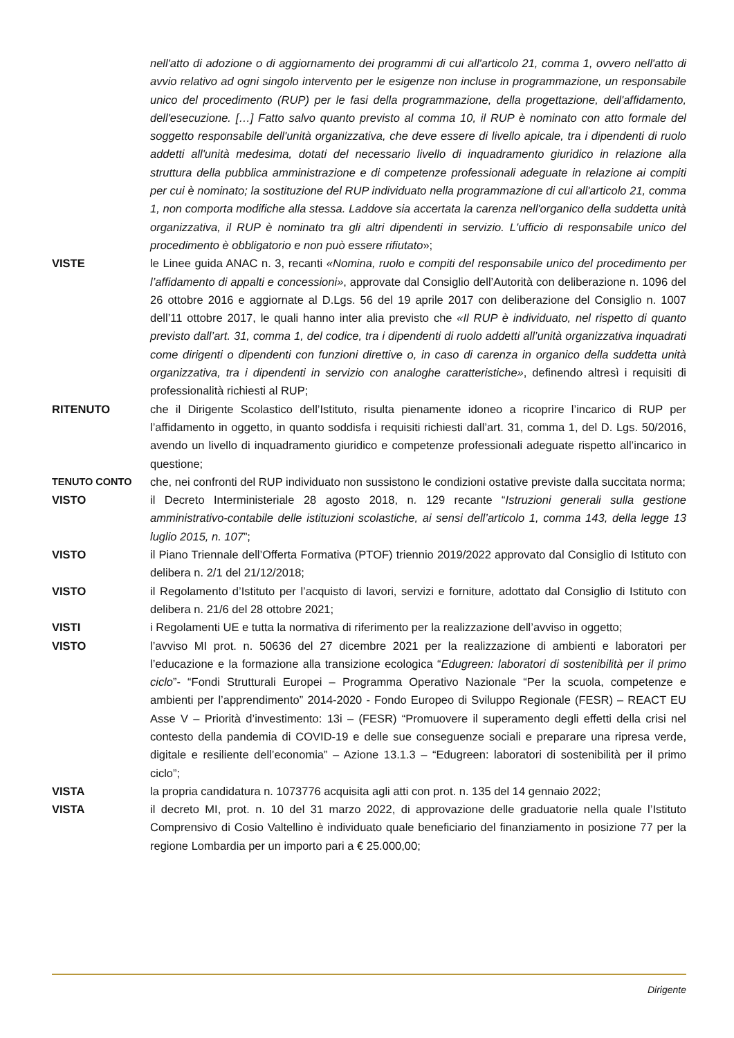nell'atto di adozione o di aggiornamento dei programmi di cui all'articolo 21, comma 1, ovvero nell'atto di avvio relativo ad ogni singolo intervento per le esigenze non incluse in programmazione, un responsabile unico del procedimento (RUP) per le fasi della programmazione, della progettazione, dell'affidamento, dell'esecuzione. […] Fatto salvo quanto previsto al comma 10, il RUP è nominato con atto formale del soggetto responsabile dell'unità organizzativa, che deve essere di livello apicale, tra i dipendenti di ruolo addetti all'unità medesima, dotati del necessario livello di inquadramento giuridico in relazione alla struttura della pubblica amministrazione e di competenze professionali adeguate in relazione ai compiti per cui è nominato; la sostituzione del RUP individuato nella programmazione di cui all'articolo 21, comma 1, non comporta modifiche alla stessa. Laddove sia accertata la carenza nell'organico della suddetta unità organizzativa, il RUP è nominato tra gli altri dipendenti in servizio. L'ufficio di responsabile unico del procedimento è obbligatorio e non può essere rifiutato»;
VISTE le Linee guida ANAC n. 3, recanti «Nomina, ruolo e compiti del responsabile unico del procedimento per l’affidamento di appalti e concessioni», approvate dal Consiglio dell’Autorità con deliberazione n. 1096 del 26 ottobre 2016 e aggiornate al D.Lgs. 56 del 19 aprile 2017 con deliberazione del Consiglio n. 1007 dell’11 ottobre 2017, le quali hanno inter alia previsto che «Il RUP è individuato, nel rispetto di quanto previsto dall’art. 31, comma 1, del codice, tra i dipendenti di ruolo addetti all’unità organizzativa inquadrati come dirigenti o dipendenti con funzioni direttive o, in caso di carenza in organico della suddetta unità organizzativa, tra i dipendenti in servizio con analoghe caratteristiche», definendo altresì i requisiti di professionalità richiesti al RUP;
RITENUTO che il Dirigente Scolastico dell’Istituto, risulta pienamente idoneo a ricoprire l’incarico di RUP per l’affidamento in oggetto, in quanto soddisfa i requisiti richiesti dall’art. 31, comma 1, del D. Lgs. 50/2016, avendo un livello di inquadramento giuridico e competenze professionali adeguate rispetto all’incarico in questione;
TENUTO CONTO che, nei confronti del RUP individuato non sussistono le condizioni ostative previste dalla succitata norma;
VISTO il Decreto Interministeriale 28 agosto 2018, n. 129 recante “Istruzioni generali sulla gestione amministrativo-contabile delle istituzioni scolastiche, ai sensi dell’articolo 1, comma 143, della legge 13 luglio 2015, n. 107”;
VISTO il Piano Triennale dell’Offerta Formativa (PTOF) triennio 2019/2022 approvato dal Consiglio di Istituto con delibera n. 2/1 del 21/12/2018;
VISTO il Regolamento d’Istituto per l’acquisto di lavori, servizi e forniture, adottato dal Consiglio di Istituto con delibera n. 21/6 del 28 ottobre 2021;
VISTI i Regolamenti UE e tutta la normativa di riferimento per la realizzazione dell’avviso in oggetto;
VISTO l’avviso MI prot. n. 50636 del 27 dicembre 2021 per la realizzazione di ambienti e laboratori per l’educazione e la formazione alla transizione ecologica “Edugreen: laboratori di sostenibilità per il primo ciclo”- “Fondi Strutturali Europei – Programma Operativo Nazionale “Per la scuola, competenze e ambienti per l’apprendimento” 2014-2020 - Fondo Europeo di Sviluppo Regionale (FESR) – REACT EU Asse V – Priorità d’investimento: 13i – (FESR) “Promuovere il superamento degli effetti della crisi nel contesto della pandemia di COVID-19 e delle sue conseguenze sociali e preparare una ripresa verde, digitale e resiliente dell’economia” – Azione 13.1.3 – “Edugreen: laboratori di sostenibilità per il primo ciclo”;
VISTA la propria candidatura n. 1073776 acquisita agli atti con prot. n. 135 del 14 gennaio 2022;
VISTA il decreto MI, prot. n. 10 del 31 marzo 2022, di approvazione delle graduatorie nella quale l’Istituto Comprensivo di Cosio Valtellino è individuato quale beneficiario del finanziamento in posizione 77 per la regione Lombardia per un importo pari a € 25.000,00;
Dirigente